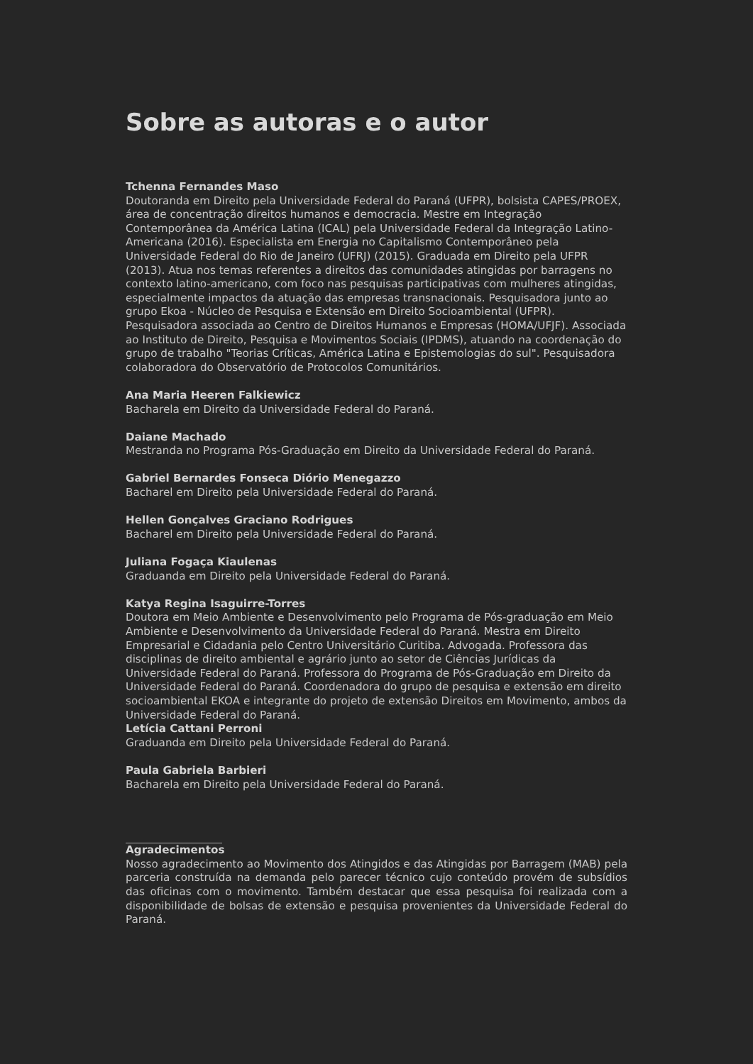Sobre as autoras e o autor
Tchenna Fernandes Maso
Doutoranda em Direito pela Universidade Federal do Paraná (UFPR), bolsista CAPES/PROEX, área de concentração direitos humanos e democracia. Mestre em Integração Contemporânea da América Latina (ICAL) pela Universidade Federal da Integração Latino-Americana (2016). Especialista em Energia no Capitalismo Contemporâneo pela Universidade Federal do Rio de Janeiro (UFRJ) (2015). Graduada em Direito pela UFPR (2013). Atua nos temas referentes a direitos das comunidades atingidas por barragens no contexto latino-americano, com foco nas pesquisas participativas com mulheres atingidas, especialmente impactos da atuação das empresas transnacionais. Pesquisadora junto ao grupo Ekoa - Núcleo de Pesquisa e Extensão em Direito Socioambiental (UFPR). Pesquisadora associada ao Centro de Direitos Humanos e Empresas (HOMA/UFJF). Associada ao Instituto de Direito, Pesquisa e Movimentos Sociais (IPDMS), atuando na coordenação do grupo de trabalho "Teorias Críticas, América Latina e Epistemologias do sul". Pesquisadora colaboradora do Observatório de Protocolos Comunitários.
Ana Maria Heeren Falkiewicz
Bacharela em Direito da Universidade Federal do Paraná.
Daiane Machado
Mestranda no Programa Pós-Graduação em Direito da Universidade Federal do Paraná.
Gabriel Bernardes Fonseca Diório Menegazzo
Bacharel em Direito pela Universidade Federal do Paraná.
Hellen Gonçalves Graciano Rodrigues
Bacharel em Direito pela Universidade Federal do Paraná.
Juliana Fogaça Kiaulenas
Graduanda em Direito pela Universidade Federal do Paraná.
Katya Regina Isaguirre-Torres
Doutora em Meio Ambiente e Desenvolvimento pelo Programa de Pós-graduação em Meio Ambiente e Desenvolvimento da Universidade Federal do Paraná. Mestra em Direito Empresarial e Cidadania pelo Centro Universitário Curitiba. Advogada. Professora das disciplinas de direito ambiental e agrário junto ao setor de Ciências Jurídicas da Universidade Federal do Paraná. Professora do Programa de Pós-Graduação em Direito da Universidade Federal do Paraná. Coordenadora do grupo de pesquisa e extensão em direito socioambiental EKOA e integrante do projeto de extensão Direitos em Movimento, ambos da Universidade Federal do Paraná.
Letícia Cattani Perroni
Graduanda em Direito pela Universidade Federal do Paraná.
Paula Gabriela Barbieri
Bacharela em Direito pela Universidade Federal do Paraná.
Agradecimentos
Nosso agradecimento ao Movimento dos Atingidos e das Atingidas por Barragem (MAB) pela parceria construída na demanda pelo parecer técnico cujo conteúdo provém de subsídios das oficinas com o movimento. Também destacar que essa pesquisa foi realizada com a disponibilidade de bolsas de extensão e pesquisa provenientes da Universidade Federal do Paraná.